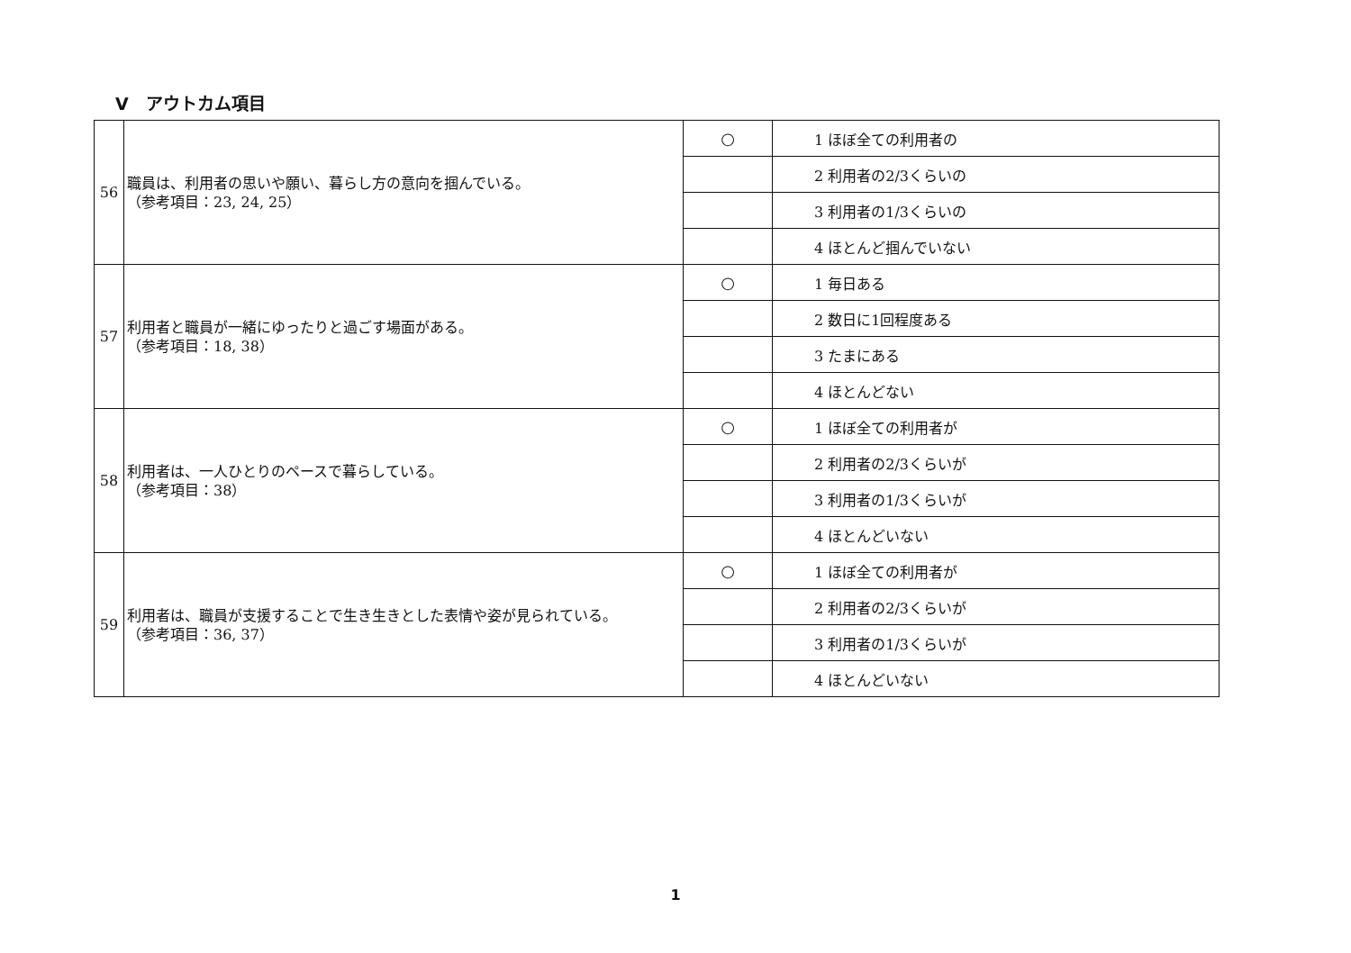Ⅴ　アウトカム項目
| 56 | 職員は、利用者の思いや願い、暮らし方の意向を掴んでいる。 （参考項目：23, 24, 25） | ○ | 1 ほぼ全ての利用者の |
| | | | 2 利用者の2/3くらいの |
| | | | 3 利用者の1/3くらいの |
| | | | 4 ほとんど掴んでいない |
| 57 | 利用者と職員が一緒にゆったりと過ごす場面がある。 （参考項目：18, 38） | ○ | 1 毎日ある |
| | | | 2 数日に1回程度ある |
| | | | 3 たまにある |
| | | | 4 ほとんどない |
| 58 | 利用者は、一人ひとりのペースで暮らしている。 （参考項目：38） | ○ | 1 ほぼ全ての利用者が |
| | | | 2 利用者の2/3くらいが |
| | | | 3 利用者の1/3くらいが |
| | | | 4 ほとんどいない |
| 59 | 利用者は、職員が支援することで生き生きとした表情や姿が見られている。 （参考項目：36, 37） | ○ | 1 ほぼ全ての利用者が |
| | | | 2 利用者の2/3くらいが |
| | | | 3 利用者の1/3くらいが |
| | | | 4 ほとんどいない |
1